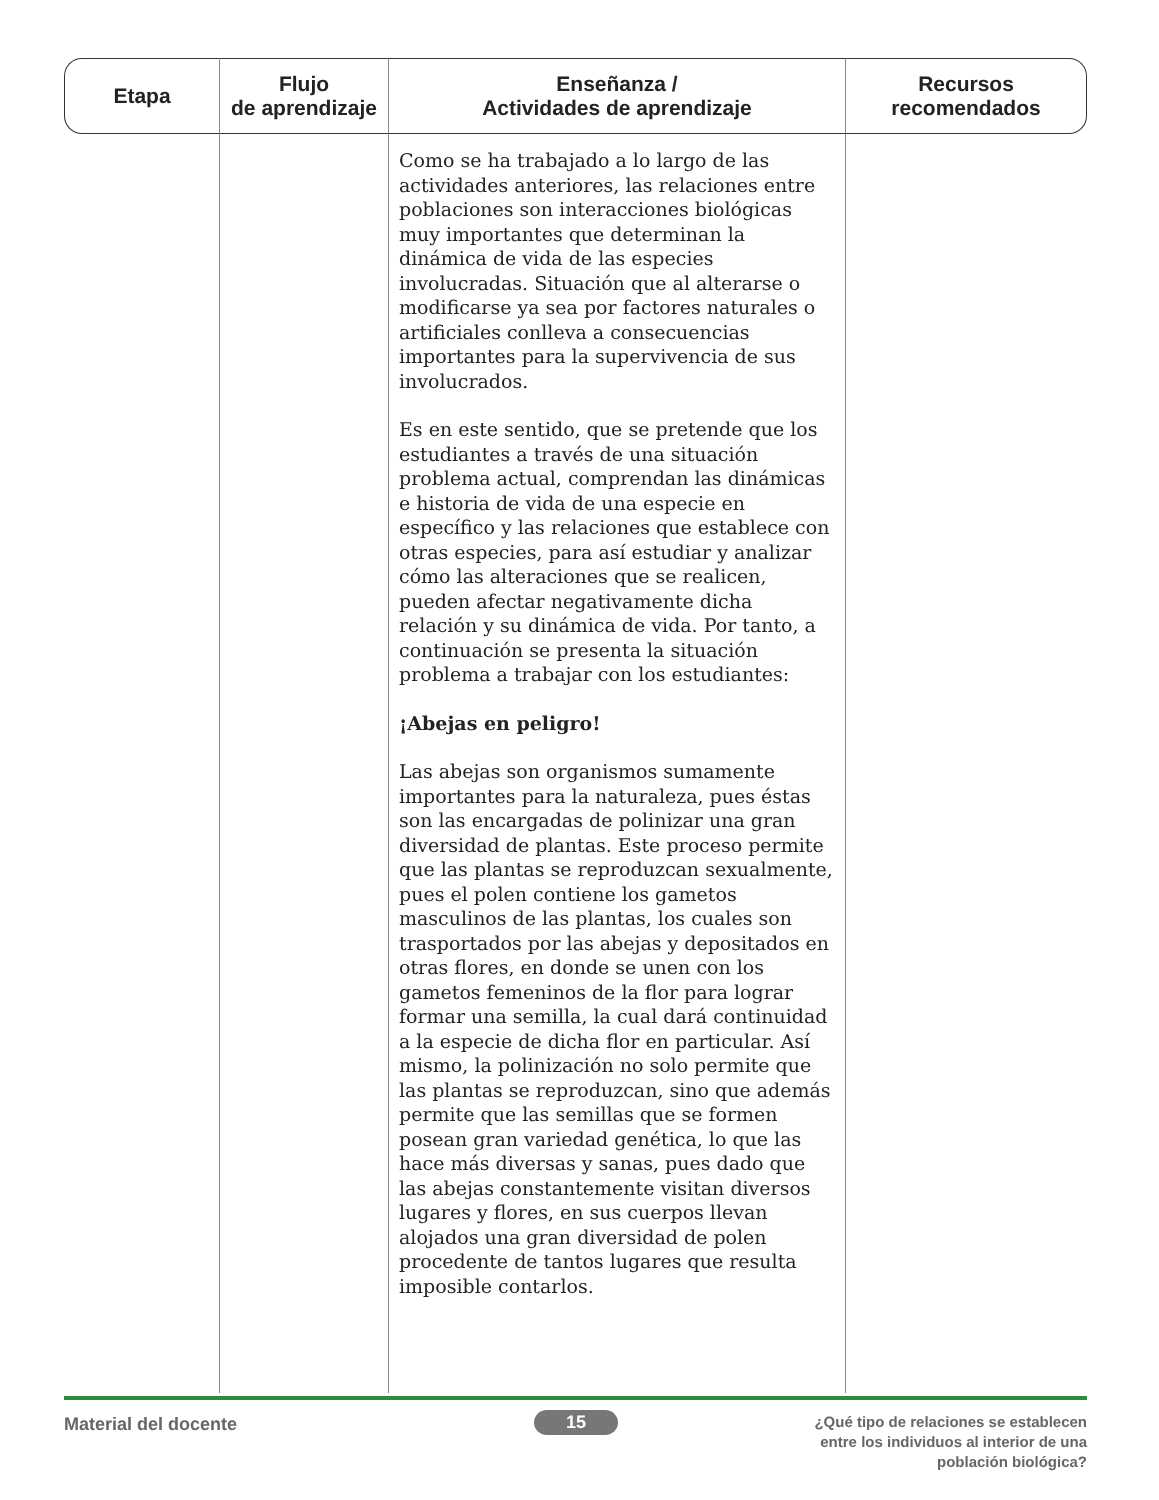| Etapa | Flujo de aprendizaje | Enseñanza / Actividades de aprendizaje | Recursos recomendados |
| --- | --- | --- | --- |
| | | Como se ha trabajado a lo largo de las actividades anteriores, las relaciones entre poblaciones son interacciones biológicas muy importantes que determinan la dinámica de vida de las especies involucradas. Situación que al alterarse o modificarse ya sea por factores naturales o artificiales conlleva a consecuencias importantes para la supervivencia de sus involucrados. Es en este sentido, que se pretende que los estudiantes a través de una situación problema actual, comprendan las dinámicas e historia de vida de una especie en específico y las relaciones que establece con otras especies, para así estudiar y analizar cómo las alteraciones que se realicen, pueden afectar negativamente dicha relación y su dinámica de vida. Por tanto, a continuación se presenta la situación problema a trabajar con los estudiantes: ¡Abejas en peligro! Las abejas son organismos sumamente importantes para la naturaleza, pues éstas son las encargadas de polinizar una gran diversidad de plantas. Este proceso permite que las plantas se reproduzcan sexualmente, pues el polen contiene los gametos masculinos de las plantas, los cuales son trasportados por las abejas y depositados en otras flores, en donde se unen con los gametos femeninos de la flor para lograr formar una semilla, la cual dará continuidad a la especie de dicha flor en particular. Así mismo, la polinización no solo permite que las plantas se reproduzcan, sino que además permite que las semillas que se formen posean gran variedad genética, lo que las hace más diversas y sanas, pues dado que las abejas constantemente visitan diversos lugares y flores, en sus cuerpos llevan alojados una gran diversidad de polen procedente de tantos lugares que resulta imposible contarlos. | |
Material del docente 15
¿Qué tipo de relaciones se establecen
entre los individuos al interior de una
población biológica?